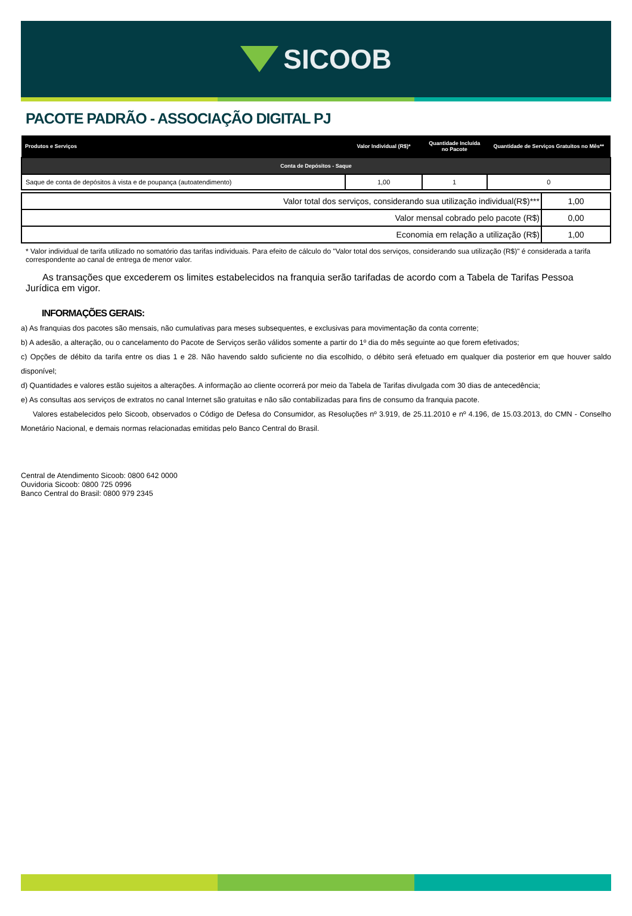SICOOB
PACOTE PADRÃO - ASSOCIAÇÃO DIGITAL PJ
| Produtos e Serviços | Valor Individual (R$)* | Quantidade Incluída no Pacote | Quantidade de Serviços Gratuitos no Mês** |
| --- | --- | --- | --- |
| Conta de Depósitos - Saque | | | |
| Saque de conta de depósitos à vista e de poupança (autoatendimento) | 1,00 | 1 | 0 |
| Valor total dos serviços, considerando sua utilização individual(R$)*** | 1,00 |
| Valor mensal cobrado pelo pacote (R$) | 0,00 |
| Economia em relação a utilização (R$) | 1,00 |
* Valor individual de tarifa utilizado no somatório das tarifas individuais. Para efeito de cálculo do "Valor total dos serviços, considerando sua utilização (R$)" é considerada a tarifa correspondente ao canal de entrega de menor valor.
As transações que excederem os limites estabelecidos na franquia serão tarifadas de acordo com a Tabela de Tarifas Pessoa Jurídica em vigor.
INFORMAÇÕES GERAIS:
a) As franquias dos pacotes são mensais, não cumulativas para meses subsequentes, e exclusivas para movimentação da conta corrente;
b) A adesão, a alteração, ou o cancelamento do Pacote de Serviços serão válidos somente a partir do 1º dia do mês seguinte ao que forem efetivados;
c) Opções de débito da tarifa entre os dias 1 e 28. Não havendo saldo suficiente no dia escolhido, o débito será efetuado em qualquer dia posterior em que houver saldo disponível;
d) Quantidades e valores estão sujeitos a alterações. A informação ao cliente ocorrerá por meio da Tabela de Tarifas divulgada com 30 dias de antecedência;
e) As consultas aos serviços de extratos no canal Internet são gratuitas e não são contabilizadas para fins de consumo da franquia pacote.
Valores estabelecidos pelo Sicoob, observados o Código de Defesa do Consumidor, as Resoluções nº 3.919, de 25.11.2010 e nº 4.196, de 15.03.2013, do CMN - Conselho Monetário Nacional, e demais normas relacionadas emitidas pelo Banco Central do Brasil.
Central de Atendimento Sicoob: 0800 642 0000
Ouvidoria Sicoob: 0800 725 0996
Banco Central do Brasil: 0800 979 2345